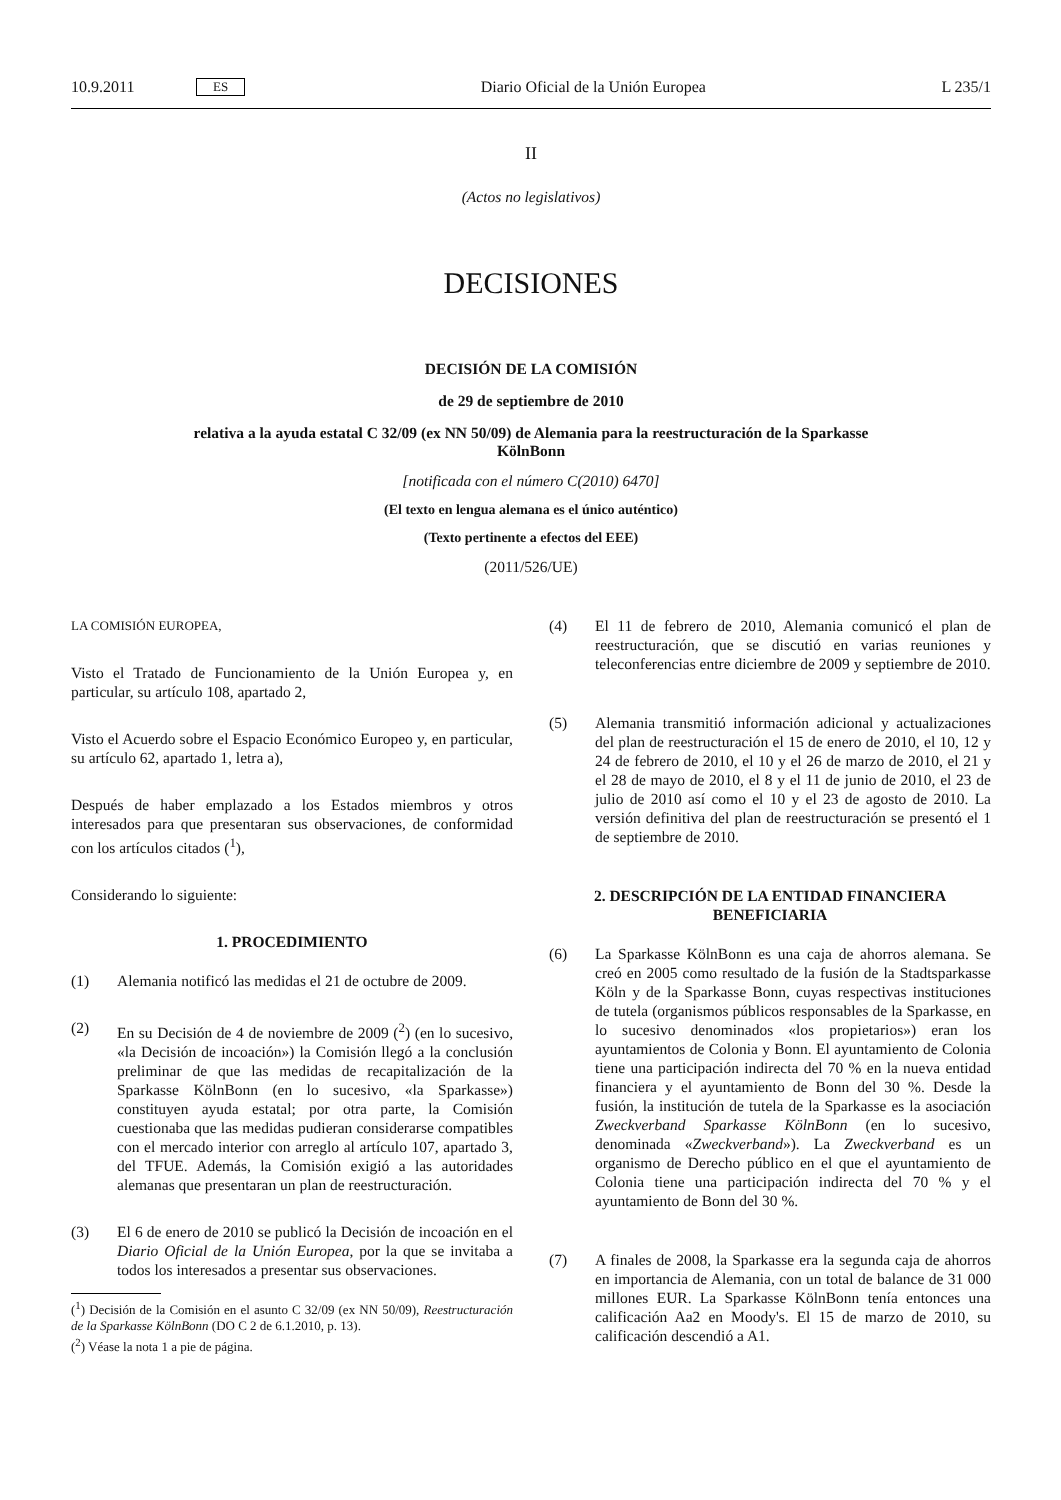10.9.2011 ES Diario Oficial de la Unión Europea L 235/1
II
(Actos no legislativos)
DECISIONES
DECISIÓN DE LA COMISIÓN
de 29 de septiembre de 2010
relativa a la ayuda estatal C 32/09 (ex NN 50/09) de Alemania para la reestructuración de la Sparkasse KölnBonn
[notificada con el número C(2010) 6470]
(El texto en lengua alemana es el único auténtico)
(Texto pertinente a efectos del EEE)
(2011/526/UE)
LA COMISIÓN EUROPEA,
Visto el Tratado de Funcionamiento de la Unión Europea y, en particular, su artículo 108, apartado 2,
Visto el Acuerdo sobre el Espacio Económico Europeo y, en particular, su artículo 62, apartado 1, letra a),
Después de haber emplazado a los Estados miembros y otros interesados para que presentaran sus observaciones, de conformidad con los artículos citados (<sup>1</sup>),
Considerando lo siguiente:
1. PROCEDIMIENTO
(1) Alemania notificó las medidas el 21 de octubre de 2009.
(2) En su Decisión de 4 de noviembre de 2009 (<sup>2</sup>) (en lo sucesivo, «la Decisión de incoación») la Comisión llegó a la conclusión preliminar de que las medidas de recapitalización de la Sparkasse KölnBonn (en lo sucesivo, «la Sparkasse») constituyen ayuda estatal; por otra parte, la Comisión cuestionaba que las medidas pudieran considerarse compatibles con el mercado interior con arreglo al artículo 107, apartado 3, del TFUE. Además, la Comisión exigió a las autoridades alemanas que presentaran un plan de reestructuración.
(3) El 6 de enero de 2010 se publicó la Decisión de incoación en el Diario Oficial de la Unión Europea, por la que se invitaba a todos los interesados a presentar sus observaciones.
(<sup>1</sup>) Decisión de la Comisión en el asunto C 32/09 (ex NN 50/09), Reestructuración de la Sparkasse KölnBonn (DO C 2 de 6.1.2010, p. 13).
(<sup>2</sup>) Véase la nota 1 a pie de página.
(4) El 11 de febrero de 2010, Alemania comunicó el plan de reestructuración, que se discutió en varias reuniones y teleconferencias entre diciembre de 2009 y septiembre de 2010.
(5) Alemania transmitió información adicional y actualizaciones del plan de reestructuración el 15 de enero de 2010, el 10, 12 y 24 de febrero de 2010, el 10 y el 26 de marzo de 2010, el 21 y el 28 de mayo de 2010, el 8 y el 11 de junio de 2010, el 23 de julio de 2010 así como el 10 y el 23 de agosto de 2010. La versión definitiva del plan de reestructuración se presentó el 1 de septiembre de 2010.
2. DESCRIPCIÓN DE LA ENTIDAD FINANCIERA BENEFICIARIA
(6) La Sparkasse KölnBonn es una caja de ahorros alemana. Se creó en 2005 como resultado de la fusión de la Stadtsparkasse Köln y de la Sparkasse Bonn, cuyas respectivas instituciones de tutela (organismos públicos responsables de la Sparkasse, en lo sucesivo denominados «los propietarios») eran los ayuntamientos de Colonia y Bonn. El ayuntamiento de Colonia tiene una participación indirecta del 70 % en la nueva entidad financiera y el ayuntamiento de Bonn del 30 %. Desde la fusión, la institución de tutela de la Sparkasse es la asociación Zweckverband Sparkasse KölnBonn (en lo sucesivo, denominada «Zweckverband»). La Zweckverband es un organismo de Derecho público en el que el ayuntamiento de Colonia tiene una participación indirecta del 70 % y el ayuntamiento de Bonn del 30 %.
(7) A finales de 2008, la Sparkasse era la segunda caja de ahorros en importancia de Alemania, con un total de balance de 31 000 millones EUR. La Sparkasse KölnBonn tenía entonces una calificación Aa2 en Moody's. El 15 de marzo de 2010, su calificación descendió a A1.